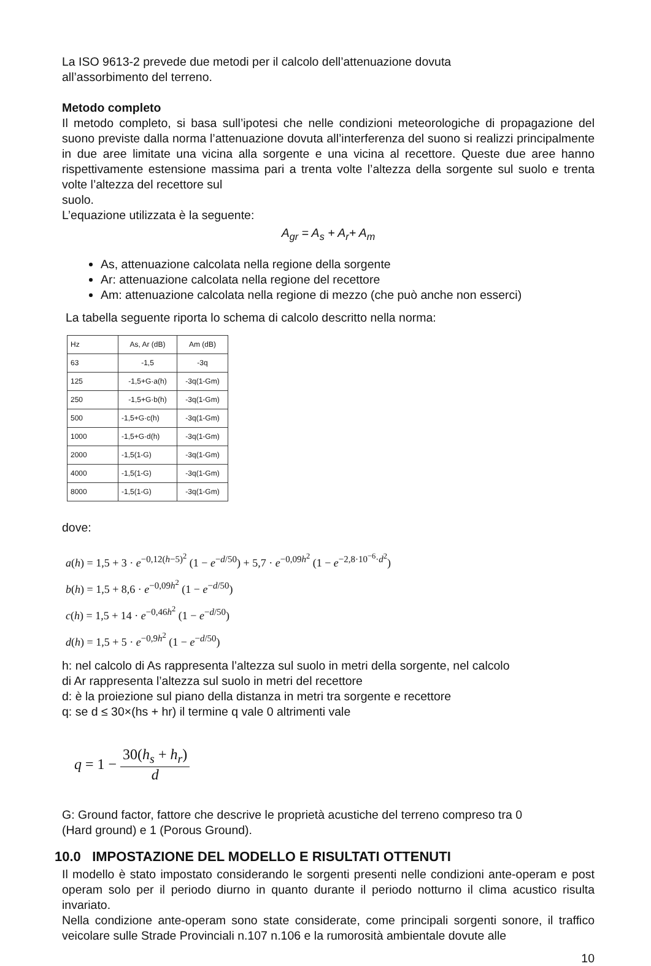La ISO 9613-2 prevede due metodi per il calcolo dell’attenuazione dovuta
all’assorbimento del terreno.
Metodo completo
Il metodo completo, si basa sull’ipotesi che nelle condizioni meteorologiche di propagazione del suono previste dalla norma l’attenuazione dovuta all’interferenza del suono si realizzi principalmente in due aree limitate una vicina alla sorgente e una vicina al recettore. Queste due aree hanno rispettivamente estensione massima pari a trenta volte l’altezza della sorgente sul suolo e trenta volte l’altezza del recettore sul
suolo.
L’equazione utilizzata è la seguente:
A<sub>gr</sub> = A<sub>s</sub> + A<sub>r</sub>+ A<sub>m</sub>
As, attenuazione calcolata nella regione della sorgente
Ar: attenuazione calcolata nella regione del recettore
Am: attenuazione calcolata nella regione di mezzo (che può anche non esserci)
La tabella seguente riporta lo schema di calcolo descritto nella norma:
| Hz | As, Ar (dB) | Am (dB) |
| 63 | -1,5 | -3q |
| 125 | -1,5+G·a(h) | -3q(1-Gm) |
| 250 | -1,5+G·b(h) | -3q(1-Gm) |
| 500 | -1,5+G·c(h) | -3q(1-Gm) |
| 1000 | -1,5+G·d(h) | -3q(1-Gm) |
| 2000 | -1,5(1-G) | -3q(1-Gm) |
| 4000 | -1,5(1-G) | -3q(1-Gm) |
| 8000 | -1,5(1-G) | -3q(1-Gm) |
dove:
a(h) = 1,5 + 3 · e<sup>−0,12(h−5)<sup>2</sup></sup> (1 − e<sup>−d/50</sup>) + 5,7 · e<sup>−0,09h<sup>2</sup></sup> (1 − e<sup>−2,8·10<sup>−6</sup>·d<sup>2</sup></sup>)
b(h) = 1,5 + 8,6 · e<sup>−0,09h<sup>2</sup></sup> (1 − e<sup>−d/50</sup>)
c(h) = 1,5 + 14 · e<sup>−0,46h<sup>2</sup></sup> (1 − e<sup>−d/50</sup>)
d(h) = 1,5 + 5 · e<sup>−0,9h<sup>2</sup></sup> (1 − e<sup>−d/50</sup>)
h: nel calcolo di As rappresenta l’altezza sul suolo in metri della sorgente, nel calcolo
di Ar rappresenta l’altezza sul suolo in metri del recettore
d: è la proiezione sul piano della distanza in metri tra sorgente e recettore
q: se d ≤ 30×(hs + hr) il termine q vale 0 altrimenti vale
q = 1 − 30(h<sub>s</sub> + h<sub>r</sub>) d
G: Ground factor, fattore che descrive le proprietà acustiche del terreno compreso tra 0
(Hard ground) e 1 (Porous Ground).
10.0 IMPOSTAZIONE DEL MODELLO E RISULTATI OTTENUTI
Il modello è stato impostato considerando le sorgenti presenti nelle condizioni ante-operam e post operam solo per il periodo diurno in quanto durante il periodo notturno il clima acustico risulta invariato.
Nella condizione ante-operam sono state considerate, come principali sorgenti sonore, il traffico veicolare sulle Strade Provinciali n.107 n.106 e la rumorosità ambientale dovute alle
10